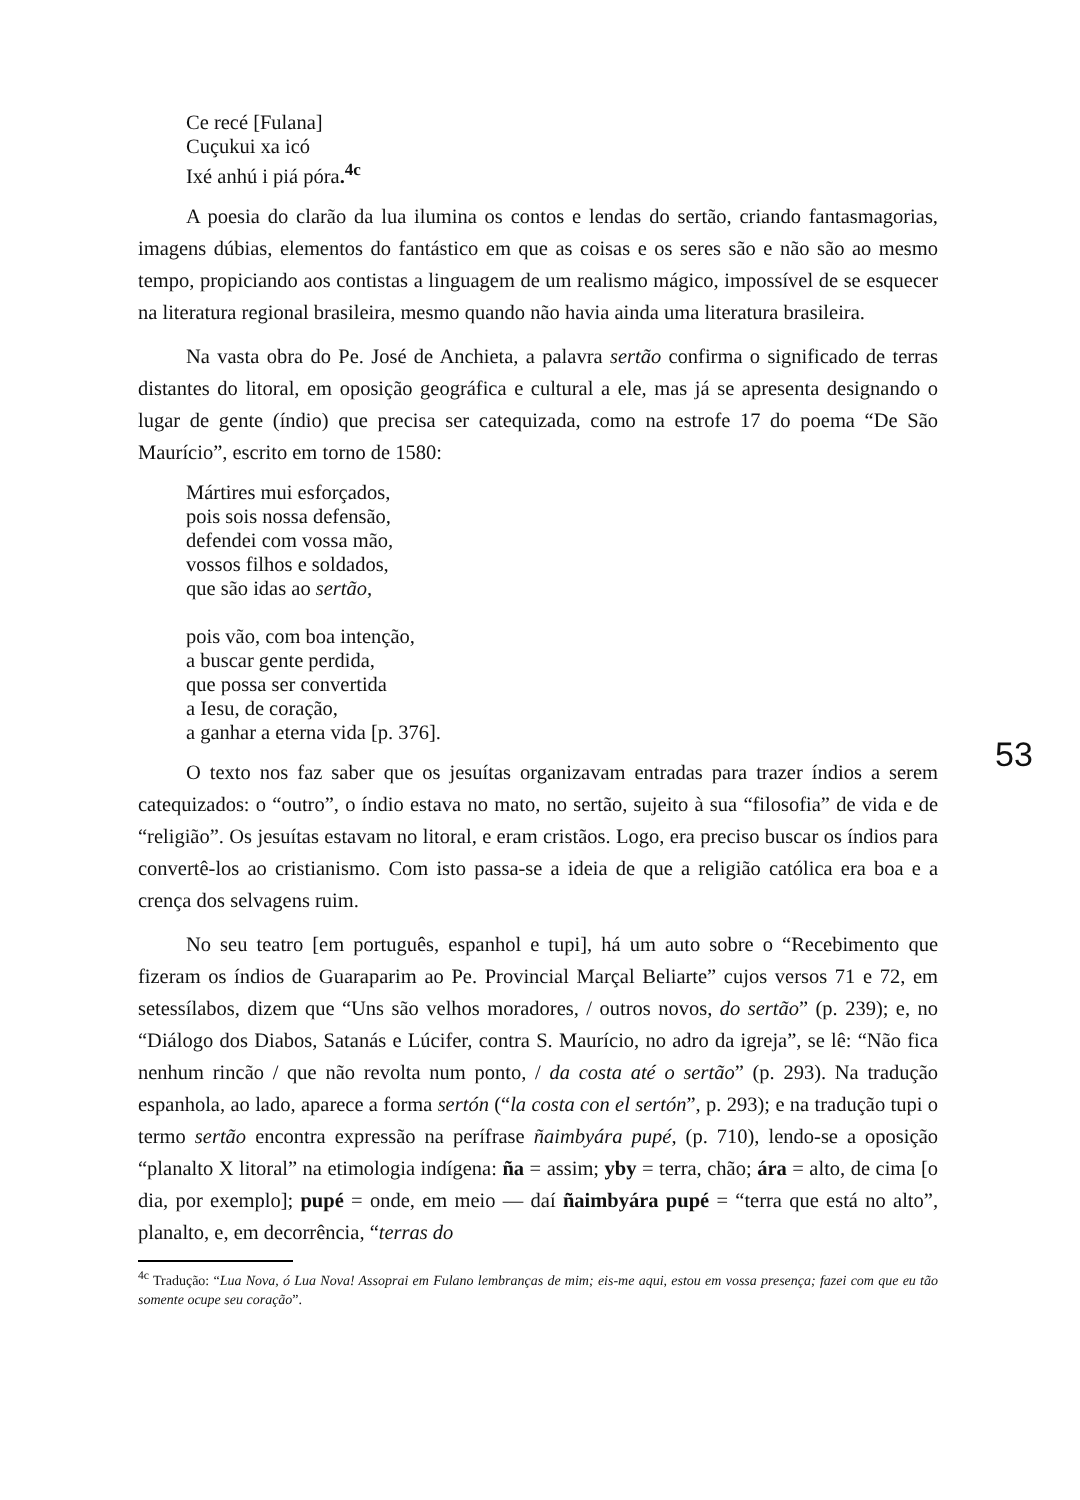Ce recé [Fulana]
Cuçukui xa icó
Ixé anhú i piá póra.<sup>4c</sup>
A poesia do clarão da lua ilumina os contos e lendas do sertão, criando fantasmagorias, imagens dúbias, elementos do fantástico em que as coisas e os seres são e não são ao mesmo tempo, propiciando aos contistas a linguagem de um realismo mágico, impossível de se esquecer na literatura regional brasileira, mesmo quando não havia ainda uma literatura brasileira.
Na vasta obra do Pe. José de Anchieta, a palavra sertão confirma o significado de terras distantes do litoral, em oposição geográfica e cultural a ele, mas já se apresenta designando o lugar de gente (índio) que precisa ser catequizada, como na estrofe 17 do poema “De São Maurício”, escrito em torno de 1580:
Mártires mui esforçados,
pois sois nossa defensão,
defendei com vossa mão,
vossos filhos e soldados,
que são idas ao sertão,
pois vão, com boa intenção,
a buscar gente perdida,
que possa ser convertida
a Iesu, de coração,
a ganhar a eterna vida [p. 376].
O texto nos faz saber que os jesuítas organizavam entradas para trazer índios a serem catequizados: o “outro”, o índio estava no mato, no sertão, sujeito à sua “filosofia” de vida e de “religião”. Os jesuítas estavam no litoral, e eram cristãos. Logo, era preciso buscar os índios para convertê-los ao cristianismo. Com isto passa-se a ideia de que a religião católica era boa e a crença dos selvagens ruim.
No seu teatro [em português, espanhol e tupi], há um auto sobre o “Recebimento que fizeram os índios de Guaraparim ao Pe. Provincial Marçal Beliarte” cujos versos 71 e 72, em setessílabos, dizem que “Uns são velhos moradores, / outros novos, do sertão” (p. 239); e, no “Diálogo dos Diabos, Satanás e Lúcifer, contra S. Maurício, no adro da igreja”, se lê: “Não fica nenhum rincão / que não revolta num ponto, / da costa até o sertão” (p. 293). Na tradução espanhola, ao lado, aparece a forma sertón (“la costa con el sertón”, p. 293); e na tradução tupi o termo sertão encontra expressão na perífrase ñaimbyára pupé, (p. 710), lendo-se a oposição “planalto X litoral” na etimologia indígena: ña = assim; yby = terra, chão; ára = alto, de cima [o dia, por exemplo]; pupé = onde, em meio — daí ñaimbyára pupé = “terra que está no alto”, planalto, e, em decorrência, “terras do
<sup>4c</sup> Tradução: “Lua Nova, ó Lua Nova! Assoprai em Fulano lembranças de mim; eis-me aqui, estou em vossa presença; fazei com que eu tão somente ocupe seu coração”.
53